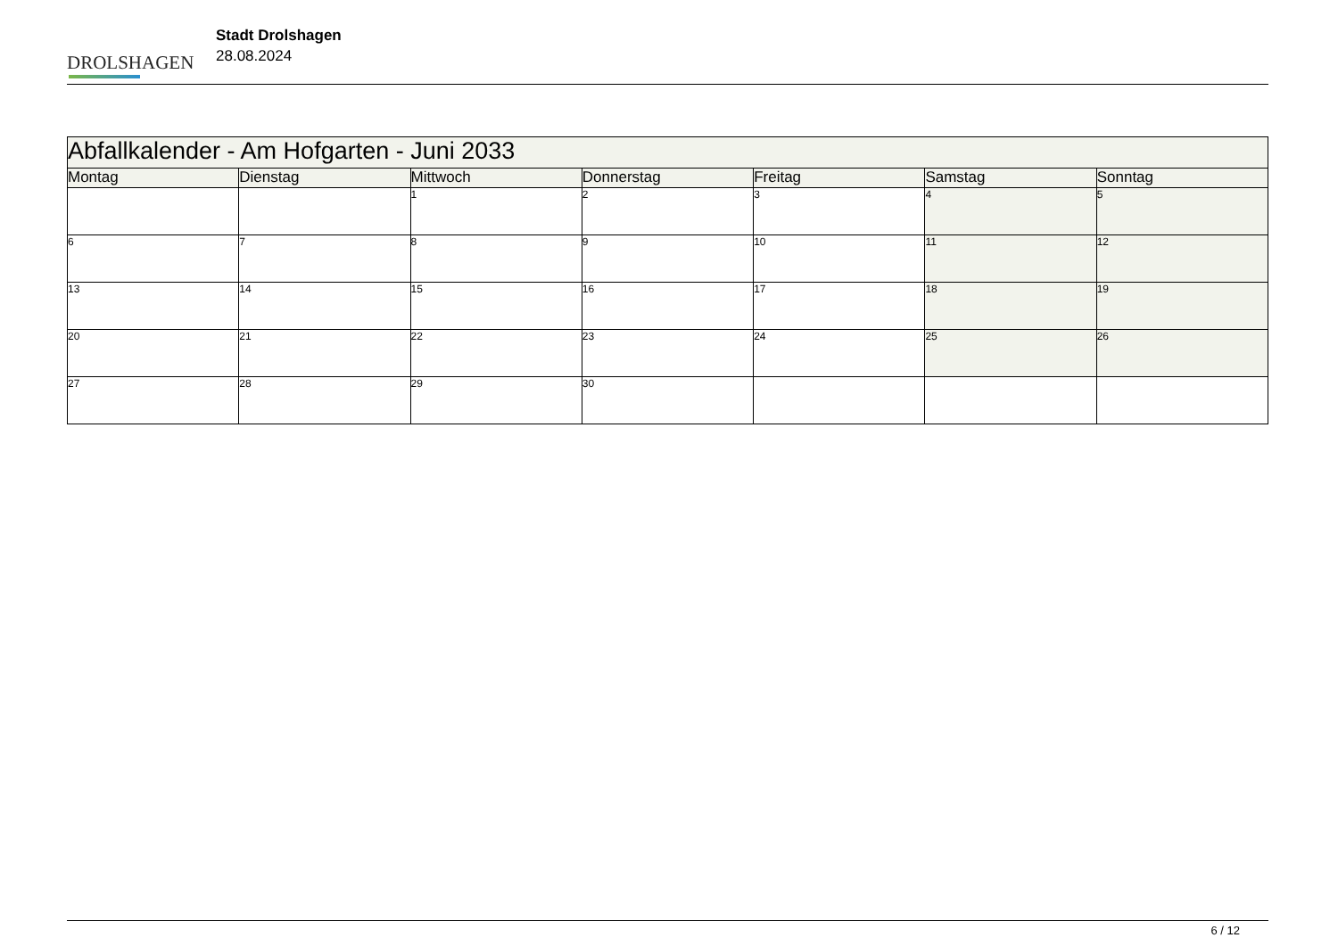DROLSHAGEN
Stadt Drolshagen
28.08.2024
| Abfallkalender - Am Hofgarten - Juni 2033 | | | | | | |
| Montag | Dienstag | Mittwoch | Donnerstag | Freitag | Samstag | Sonntag |
| | | 1 | 2 | 3 | 4 | 5 |
| 6 | 7 | 8 | 9 | 10 | 11 | 12 |
| 13 | 14 | 15 | 16 | 17 | 18 | 19 |
| 20 | 21 | 22 | 23 | 24 | 25 | 26 |
| 27 | 28 | 29 | 30 | | | |
6 / 12